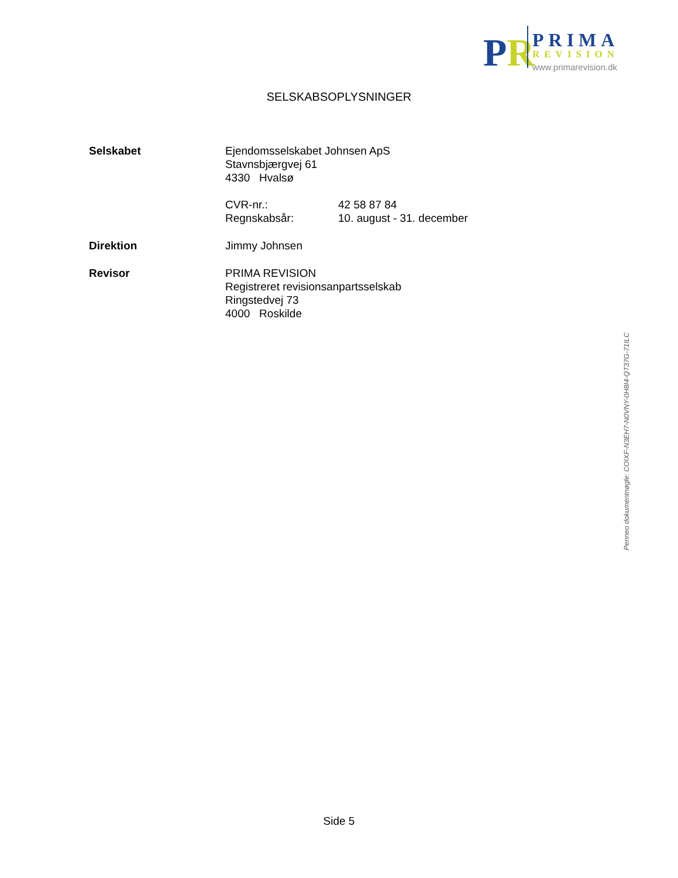PR
PRIMA
REVISION
www.primarevision.dk
SELSKABSOPLYSNINGER
Selskabet Ejendomsselskabet Johnsen ApS
Stavnsbjærgvej 61
4330 Hvalsø
CVR-nr.: 42 58 87 84
Regnskabsår: 10. august - 31. december
Direktion Jimmy Johnsen
Revisor PRIMA REVISION
Registreret revisionsanpartsselskab
Ringstedvej 73
4000 Roskilde
Side 5
Penneo dokumentnøgle: COIXF-N3EH7-N0VNY-0H8I4-QT37G-71ILC